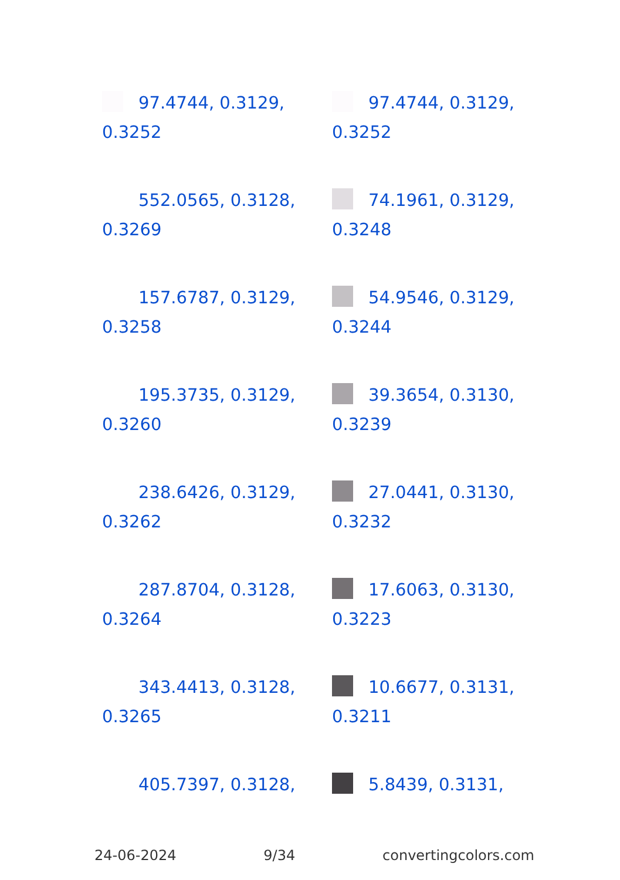97.4744, 0.3129, 0.3252
97.4744, 0.3129, 0.3252
552.0565, 0.3128, 0.3269
74.1961, 0.3129, 0.3248
157.6787, 0.3129, 0.3258
54.9546, 0.3129, 0.3244
195.3735, 0.3129, 0.3260
39.3654, 0.3130, 0.3239
238.6426, 0.3129, 0.3262
27.0441, 0.3130, 0.3232
287.8704, 0.3128, 0.3264
17.6063, 0.3130, 0.3223
343.4413, 0.3128, 0.3265
10.6677, 0.3131, 0.3211
405.7397, 0.3128,
5.8439, 0.3131,
24-06-2024 9/34 convertingcolors.com